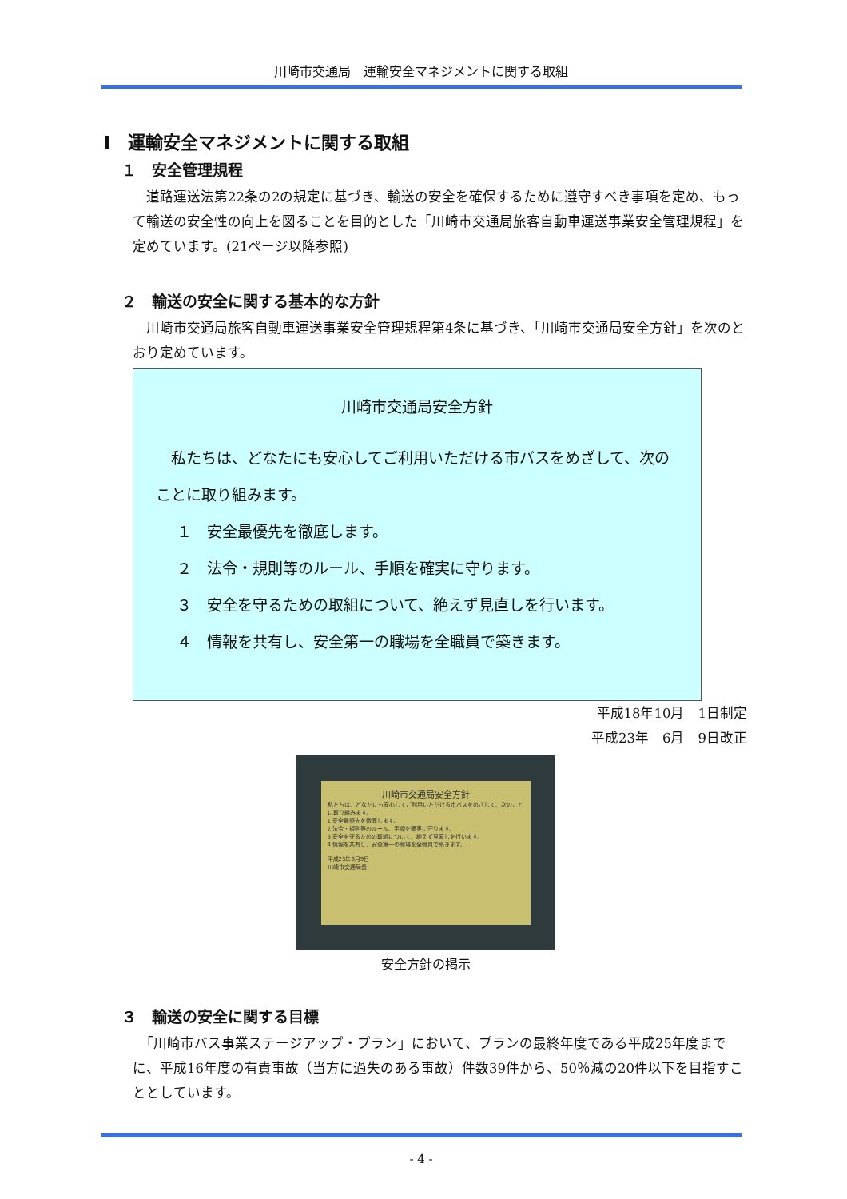川崎市交通局　運輸安全マネジメントに関する取組
Ⅰ　運輸安全マネジメントに関する取組
１　安全管理規程
　道路運送法第22条の2の規定に基づき、輸送の安全を確保するために遵守すべき事項を定め、もって輸送の安全性の向上を図ることを目的とした「川崎市交通局旅客自動車運送事業安全管理規程」を定めています。(21ページ以降参照)
２　輸送の安全に関する基本的な方針
　川崎市交通局旅客自動車運送事業安全管理規程第4条に基づき、「川崎市交通局安全方針」を次のとおり定めています。
川崎市交通局安全方針
　私たちは、どなたにも安心してご利用いただける市バスをめざして、次のことに取り組みます。
１　安全最優先を徹底します。
２　法令・規則等のルール、手順を確実に守ります。
３　安全を守るための取組について、絶えず見直しを行います。
４　情報を共有し、安全第一の職場を全職員で築きます。
平成18年10月　1日制定
平成23年　6月　9日改正
川崎市交通局安全方針
私たちは、どなたにも安心してご利用いただける市バスをめざして、次のことに取り組みます。
1 安全最優先を徹底します。
2 法令・規則等のルール、手順を確実に守ります。
3 安全を守るための取組について、絶えず見直しを行います。
4 情報を共有し、安全第一の職場を全職員で築きます。
平成23年6月9日
川崎市交通局長
安全方針の掲示
３　輸送の安全に関する目標
　「川崎市バス事業ステージアップ・プラン」において、プランの最終年度である平成25年度までに、平成16年度の有責事故（当方に過失のある事故）件数39件から、50％減の20件以下を目指すこととしています。
- 4 -